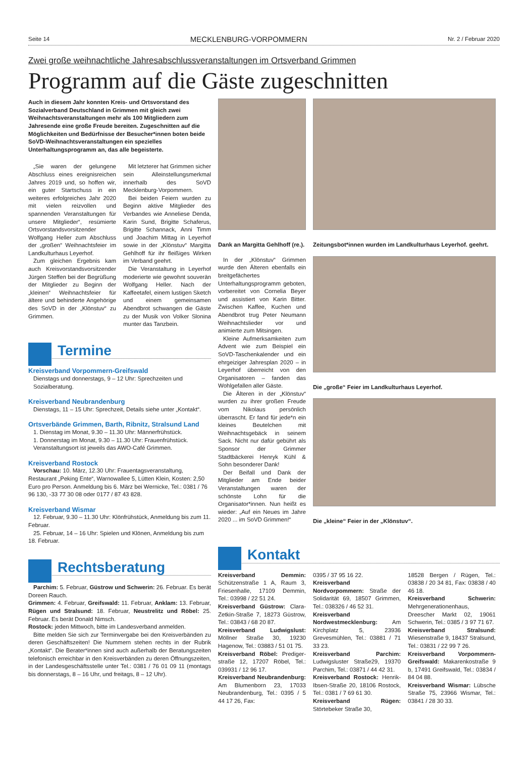Seite 14 MECKLENBURG-VORPOMMERN Nr. 2 / Februar 2020
Zwei große weihnachtliche Jahresabschlussveranstaltungen im Ortsverband Grimmen
Programm auf die Gäste zugeschnitten
Auch in diesem Jahr konnten Kreis- und Ortsvorstand des Sozialverband Deutschland in Grimmen mit gleich zwei Weihnachtsveranstaltungen mehr als 100 Mitgliedern zum Jahresende eine große Freude bereiten. Zugeschnitten auf die Möglichkeiten und Bedürfnisse der Besucher*innen boten beide SoVD-Weihnachtsveranstaltungen ein spezielles Unterhaltungsprogramm an, das alle begeisterte.
„Sie waren der gelungene Abschluss eines ereignisreichen Jahres 2019 und, so hoffen wir, ein guter Startschuss in ein weiteres erfolgreiches Jahr 2020 mit vielen reizvollen und spannenden Veranstaltungen für unsere Mitglieder“, resümierte Ortsvorstandsvorsitzender Wolfgang Heller zum Abschluss der „großen“ Weihnachtsfeier im Landkulturhaus Leyerhof.
Zum gleichen Ergebnis kam auch Kreisvorstandsvorsitzender Jürgen Steffen bei der Begrüßung der Mitglieder zu Beginn der „kleinen“ Weihnachtsfeier für ältere und behinderte Angehörige des SoVD in der „Klönstuv“ zu Grimmen.
Mit letzterer hat Grimmen sicher sein Alleinstellungsmerkmal innerhalb des SoVD Mecklenburg-Vorpommern.
Bei beiden Feiern wurden zu Beginn aktive Mitglieder des Verbandes wie Anneliese Denda, Karin Sund, Brigitte Schaferus, Brigitte Schannack, Anni Timm und Joachim Mittag in Leyerhof sowie in der „Klönstuv“ Margitta Gehlhoff für ihr fleißiges Wirken im Verband geehrt.
Die Veranstaltung in Leyerhof moderierte wie gewohnt souverän Wolfgang Heller. Nach der Kaffeetafel, einem lustigen Sketch und einem gemeinsamen Abendbrot schwangen die Gäste zu der Musik von Volker Slonina munter das Tanzbein.
Termine
Kreisverband Vorpommern-Greifswald
Dienstags und donnerstags, 9 – 12 Uhr: Sprechzeiten und Sozialberatung.
Kreisverband Neubrandenburg
Dienstags, 11 – 15 Uhr: Sprechzeit, Details siehe unter „Kontakt“.
Ortsverbände Grimmen, Barth, Ribnitz, Stralsund Land
1. Dienstag im Monat, 9.30 – 11.30 Uhr: Männerfrühstück.
1. Donnerstag im Monat, 9.30 – 11.30 Uhr: Frauenfrühstück.
Veranstaltungsort ist jeweils das AWO-Café Grimmen.
Kreisverband Rostock
Vorschau: 10. März, 12.30 Uhr: Frauentagsveranstaltung, Restaurant „Peking Ente“, Warnowallee 5, Lütten Klein, Kosten: 2,50 Euro pro Person. Anmeldung bis 6. März bei Wernicke, Tel.: 0381 / 76 96 130, -33 77 30 08 oder 0177 / 87 43 828.
Kreisverband Wismar
12. Februar, 9.30 – 11.30 Uhr: Klönfrühstück, Anmeldung bis zum 11. Februar.
25. Februar, 14 – 16 Uhr: Spielen und Klönen, Anmeldung bis zum 18. Februar.
Rechtsberatung
Parchim: 5. Februar, Güstrow und Schwerin: 26. Februar. Es berät Doreen Rauch.
Grimmen: 4. Februar, Greifswald: 11. Februar, Anklam: 13. Februar, Rügen und Stralsund: 18. Februar, Neustrelitz und Röbel: 25. Februar. Es berät Donald Nimsch.
Rostock: jeden Mittwoch, bitte im Landesverband anmelden.
Bitte melden Sie sich zur Terminvergabe bei den Kreisverbänden zu deren Geschäftszeiten! Die Nummern stehen rechts in der Rubrik „Kontakt“. Die Berater*innen sind auch außerhalb der Beratungszeiten telefonisch erreichbar in den Kreisverbänden zu deren Öffnungszeiten, in der Landesgeschäftsstelle unter Tel.: 0381 / 76 01 09 11 (montags bis donnerstags, 8 – 16 Uhr, und freitags, 8 – 12 Uhr).
Dank an Margitta Gehlhoff (re.).
In der „Klönstuv“ Grimmen wurde den Älteren ebenfalls ein breitgefächertes Unterhaltungsprogramm geboten, vorbereitet von Cornelia Beyer und assistiert von Karin Bitter. Zwischen Kaffee, Kuchen und Abendbrot trug Peter Neumann Weihnachtslieder vor und animierte zum Mitsingen.
Kleine Aufmerksamkeiten zum Advent wie zum Beispiel ein SoVD-Taschenkalender und ein ehrgeiziger Jahresplan 2020 – in Leyerhof überreicht von den Organisatoren – fanden das Wohlgefallen aller Gäste.
Die Älteren in der „Klönstuv“ wurden zu ihrer großen Freude vom Nikolaus persönlich überrascht. Er fand für jede*n ein kleines Beutelchen mit Weihnachtsgebäck in seinem Sack. Nicht nur dafür gebührt als Sponsor der Grimmer Stadtbäckerei Henryk Kühl & Sohn besonderer Dank!
Der Beifall und Dank der Mitglieder am Ende beider Veranstaltungen waren der schönste Lohn für die Organisator*innen. Nun heißt es wieder: „Auf ein Neues im Jahre 2020 ... im SoVD Grimmen!“
Zeitungsbot*innen wurden im Landkulturhaus Leyerhof. geehrt.
Die „große“ Feier im Landkulturhaus Leyerhof.
Die „kleine“ Feier in der „Klönstuv“.
Kontakt
Kreisverband Demmin: Schützenstraße 1 A, Raum 3, Friesenhalle, 17109 Demmin, Tel.: 03998 / 22 51 24.
Kreisverband Güstrow: Clara-Zetkin-Straße 7, 18273 Güstrow, Tel.: 03843 / 68 20 87.
Kreisverband Ludwigslust: Möllner Straße 30, 19230 Hagenow, Tel.: 03883 / 51 01 75.
Kreisverband Röbel: Prediger­straße 12, 17207 Röbel, Tel.: 039931 / 12 96 17.
Kreisverband Neubrandenburg: Am Blumenborn 23, 17033 Neubrandenburg, Tel.: 0395 / 5 44 17 26, Fax:
0395 / 37 95 16 22.
Kreisverband Nordvorpommern: Straße der Solidarität 69, 18507 Grimmen, Tel.: 038326 / 46 52 31.
Kreisverband Nordwestmecklenburg: Am Kirchplatz 5, 23936 Grevesmühlen, Tel.: 03881 / 71 33 23.
Kreisverband Parchim: Ludwigsluster Straße29, 19370 Parchim, Tel.: 03871 / 44 42 31.
Kreisverband Rostock: Henrik-Ibsen-Straße 20, 18106 Rostock, Tel.: 0381 / 7 69 61 30.
Kreisverband Rügen: Störtebeker Straße 30,
18528 Bergen / Rügen, Tel.: 03838 / 20 34 81, Fax: 03838 / 40 46 18.
Kreisverband Schwerin: Mehrgenerationenhaus, Dreescher Markt 02, 19061 Schwerin, Tel.: 0385 / 3 97 71 67.
Kreisverband Stralsund: Wiesenstraße 9, 18437 Stralsund, Tel.: 03831 / 22 99 7 26.
Kreisverband Vorpommern-Greifswald: Makarenkostraße 9 b, 17491 Greifswald, Tel.: 03834 / 84 04 88.
Kreisverband Wismar: Lübsche Straße 75, 23966 Wismar, Tel.: 03841 / 28 30 33.